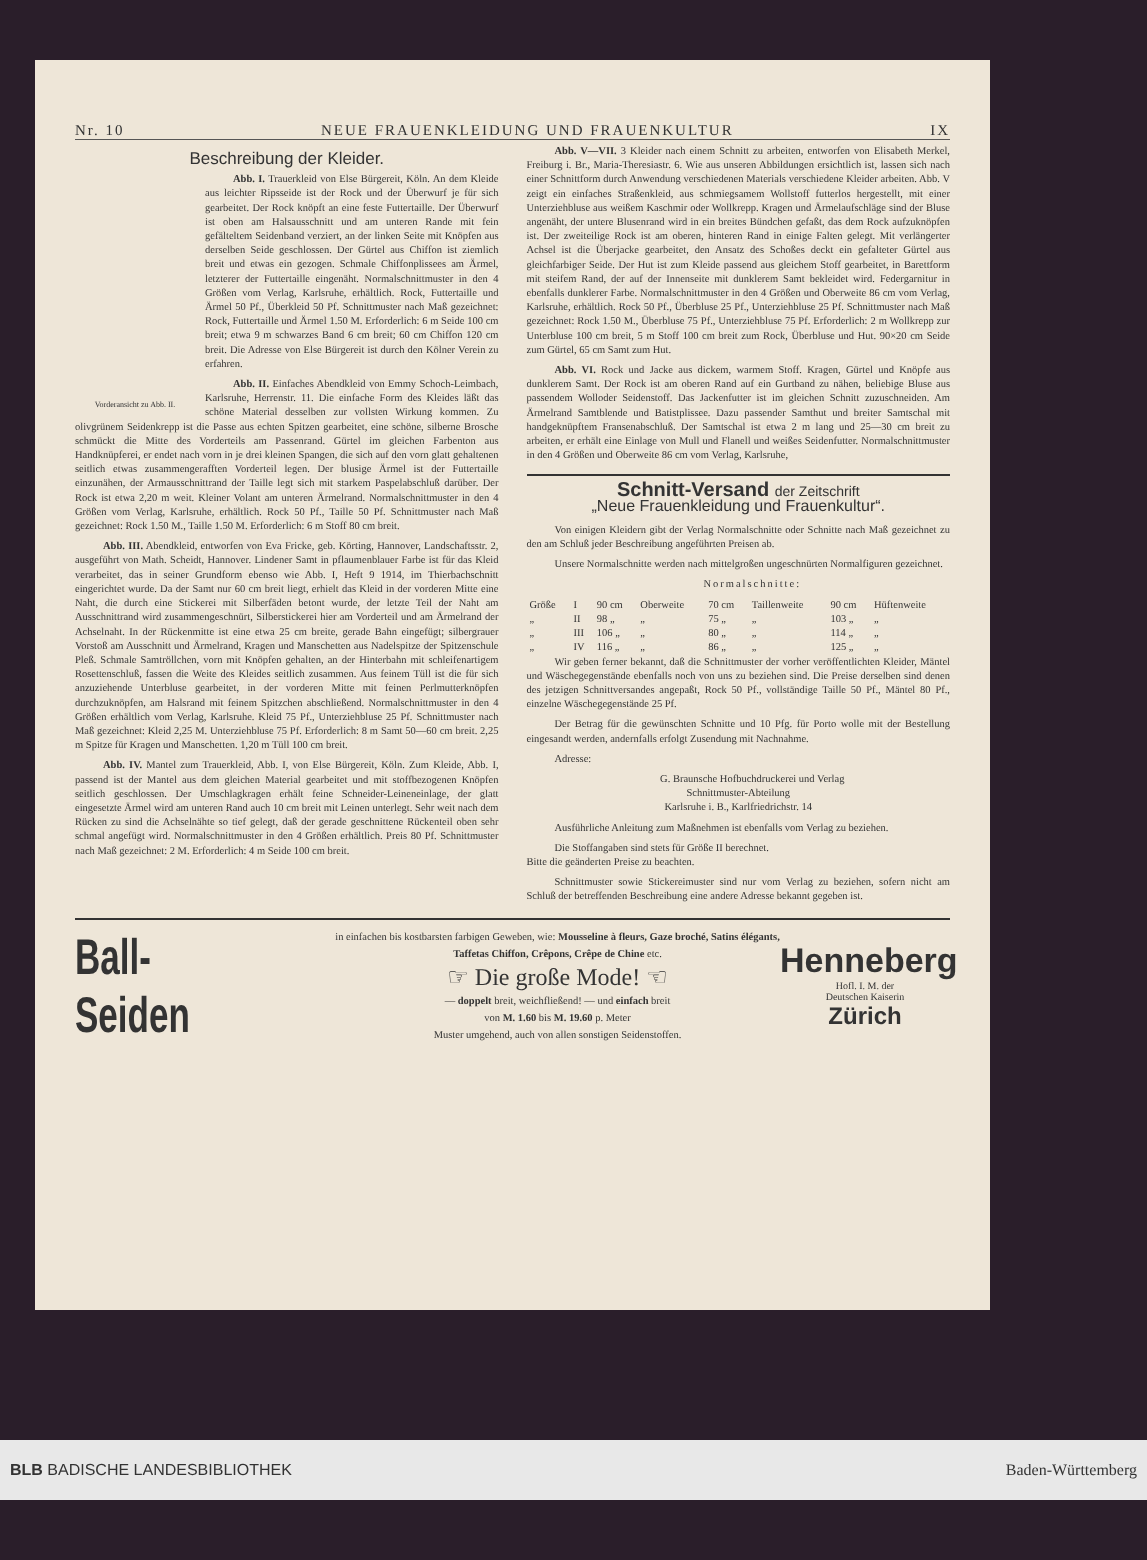Nr. 10 NEUE FRAUENKLEIDUNG UND FRAUENKULTUR IX
Beschreibung der Kleider.
Vorderansicht zu Abb. II.
Abb. I. Trauerkleid von Else Bürgereit, Köln. An dem Kleide aus leichter Ripsseide ist der Rock und der Überwurf je für sich gearbeitet. Der Rock knöpft an eine feste Futtertaille. Der Überwurf ist oben am Halsausschnitt und am unteren Rande mit fein gefälteltem Seidenband verziert, an der linken Seite mit Knöpfen aus derselben Seide geschlossen. Der Gürtel aus Chiffon ist ziemlich breit und etwas ein gezogen. Schmale Chiffonplissees am Ärmel, letzterer der Futtertaille eingenäht. Normalschnittmuster in den 4 Größen vom Verlag, Karlsruhe, erhältlich. Rock, Futtertaille und Ärmel 50 Pf., Überkleid 50 Pf. Schnittmuster nach Maß gezeichnet: Rock, Futtertaille und Ärmel 1.50 M. Erforderlich: 6 m Seide 100 cm breit; etwa 9 m schwarzes Band 6 cm breit; 60 cm Chiffon 120 cm breit. Die Adresse von Else Bürgereit ist durch den Kölner Verein zu erfahren.
Abb. II. Einfaches Abendkleid von Emmy Schoch-Leimbach, Karlsruhe, Herrenstr. 11. Die einfache Form des Kleides läßt das schöne Material desselben zur vollsten Wirkung kommen. Zu olivgrünem Seidenkrepp ist die Passe aus echten Spitzen gearbeitet, eine schöne, silberne Brosche schmückt die Mitte des Vorderteils am Passenrand. Gürtel im gleichen Farbenton aus Handknüpferei, er endet nach vorn in je drei kleinen Spangen, die sich auf den vorn glatt gehaltenen seitlich etwas zusammengerafften Vorderteil legen. Der blusige Ärmel ist der Futtertaille einzunähen, der Armausschnittrand der Taille legt sich mit starkem Paspelabschluß darüber. Der Rock ist etwa 2,20 m weit. Kleiner Volant am unteren Ärmelrand. Normalschnittmuster in den 4 Größen vom Verlag, Karlsruhe, erhältlich. Rock 50 Pf., Taille 50 Pf. Schnittmuster nach Maß gezeichnet: Rock 1.50 M., Taille 1.50 M. Erforderlich: 6 m Stoff 80 cm breit.
Abb. III. Abendkleid, entworfen von Eva Fricke, geb. Körting, Hannover, Landschaftsstr. 2, ausgeführt von Math. Scheidt, Hannover. Lindener Samt in pflaumenblauer Farbe ist für das Kleid verarbeitet, das in seiner Grundform ebenso wie Abb. I, Heft 9 1914, im Thierbachschnitt eingerichtet wurde. Da der Samt nur 60 cm breit liegt, erhielt das Kleid in der vorderen Mitte eine Naht, die durch eine Stickerei mit Silberfäden betont wurde, der letzte Teil der Naht am Ausschnittrand wird zusammengeschnürt, Silberstickerei hier am Vorderteil und am Ärmelrand der Achselnaht. In der Rückenmitte ist eine etwa 25 cm breite, gerade Bahn eingefügt; silbergrauer Vorstoß am Ausschnitt und Ärmelrand, Kragen und Manschetten aus Nadelspitze der Spitzenschule Pleß. Schmale Samtröllchen, vorn mit Knöpfen gehalten, an der Hinterbahn mit schleifenartigem Rosettenschluß, fassen die Weite des Kleides seitlich zusammen. Aus feinem Tüll ist die für sich anzuziehende Unterbluse gearbeitet, in der vorderen Mitte mit feinen Perlmutterknöpfen durchzuknöpfen, am Halsrand mit feinem Spitzchen abschließend. Normalschnittmuster in den 4 Größen erhältlich vom Verlag, Karlsruhe. Kleid 75 Pf., Unterziehbluse 25 Pf. Schnittmuster nach Maß gezeichnet: Kleid 2,25 M. Unterziehbluse 75 Pf. Erforderlich: 8 m Samt 50—60 cm breit. 2,25 m Spitze für Kragen und Manschetten. 1,20 m Tüll 100 cm breit.
Abb. IV. Mantel zum Trauerkleid, Abb. I, von Else Bürgereit, Köln. Zum Kleide, Abb. I, passend ist der Mantel aus dem gleichen Material gearbeitet und mit stoffbezogenen Knöpfen seitlich geschlossen. Der Umschlagkragen erhält feine Schneider-Leineneinlage, der glatt eingesetzte Ärmel wird am unteren Rand auch 10 cm breit mit Leinen unterlegt. Sehr weit nach dem Rücken zu sind die Achselnähte so tief gelegt, daß der gerade geschnittene Rückenteil oben sehr schmal angefügt wird. Normalschnittmuster in den 4 Größen erhältlich. Preis 80 Pf. Schnittmuster nach Maß gezeichnet: 2 M. Erforderlich: 4 m Seide 100 cm breit.
Abb. V—VII. 3 Kleider nach einem Schnitt zu arbeiten, entworfen von Elisabeth Merkel, Freiburg i. Br., Maria-Theresiastr. 6. Wie aus unseren Abbildungen ersichtlich ist, lassen sich nach einer Schnittform durch Anwendung verschiedenen Materials verschiedene Kleider arbeiten. Abb. V zeigt ein einfaches Straßenkleid, aus schmiegsamem Wollstoff futterlos hergestellt, mit einer Unterziehbluse aus weißem Kaschmir oder Wollkrepp. Kragen und Ärmelaufschläge sind der Bluse angenäht, der untere Blusenrand wird in ein breites Bündchen gefaßt, das dem Rock aufzuknöpfen ist. Der zweiteilige Rock ist am oberen, hinteren Rand in einige Falten gelegt. Mit verlängerter Achsel ist die Überjacke gearbeitet, den Ansatz des Schoßes deckt ein gefalteter Gürtel aus gleichfarbiger Seide. Der Hut ist zum Kleide passend aus gleichem Stoff gearbeitet, in Barettform mit steifem Rand, der auf der Innenseite mit dunklerem Samt bekleidet wird. Federgarnitur in ebenfalls dunklerer Farbe. Normalschnittmuster in den 4 Größen und Oberweite 86 cm vom Verlag, Karlsruhe, erhältlich. Rock 50 Pf., Überbluse 25 Pf., Unterziehbluse 25 Pf. Schnittmuster nach Maß gezeichnet: Rock 1.50 M., Überbluse 75 Pf., Unterziehbluse 75 Pf. Erforderlich: 2 m Wollkrepp zur Unterbluse 100 cm breit, 5 m Stoff 100 cm breit zum Rock, Überbluse und Hut. 90×20 cm Seide zum Gürtel, 65 cm Samt zum Hut.
Abb. VI. Rock und Jacke aus dickem, warmem Stoff. Kragen, Gürtel und Knöpfe aus dunklerem Samt. Der Rock ist am oberen Rand auf ein Gurtband zu nähen, beliebige Bluse aus passendem Wolloder Seidenstoff. Das Jackenfutter ist im gleichen Schnitt zuzuschneiden. Am Ärmelrand Samtblende und Batistplissee. Dazu passender Samthut und breiter Samtschal mit handgeknüpftem Fransenabschluß. Der Samtschal ist etwa 2 m lang und 25—30 cm breit zu arbeiten, er erhält eine Einlage von Mull und Flanell und weißes Seidenfutter. Normalschnittmuster in den 4 Größen und Oberweite 86 cm vom Verlag, Karlsruhe,
Schnitt-Versand der Zeitschrift
„Neue Frauenkleidung und Frauenkultur“.
Von einigen Kleidern gibt der Verlag Normalschnitte oder Schnitte nach Maß gezeichnet zu den am Schluß jeder Beschreibung angeführten Preisen ab.
Unsere Normalschnitte werden nach mittelgroßen ungeschnürten Normalfiguren gezeichnet.
Normalschnitte:
| Größe | I | 90 cm | Oberweite | 70 cm | Taillenweite | 90 cm | Hüftenweite |
| „ | II | 98 „ | „ | 75 „ | „ | 103 „ | „ |
| „ | III | 106 „ | „ | 80 „ | „ | 114 „ | „ |
| „ | IV | 116 „ | „ | 86 „ | „ | 125 „ | „ |
Wir geben ferner bekannt, daß die Schnittmuster der vorher veröffentlichten Kleider, Mäntel und Wäschegegenstände ebenfalls noch von uns zu beziehen sind. Die Preise derselben sind denen des jetzigen Schnittversandes angepaßt, Rock 50 Pf., vollständige Taille 50 Pf., Mäntel 80 Pf., einzelne Wäschegegenstände 25 Pf.
Der Betrag für die gewünschten Schnitte und 10 Pfg. für Porto wolle mit der Bestellung eingesandt werden, andernfalls erfolgt Zusendung mit Nachnahme.
Adresse:
G. Braunsche Hofbuchdruckerei und Verlag
Schnittmuster-Abteilung
Karlsruhe i. B., Karlfriedrichstr. 14
Ausführliche Anleitung zum Maßnehmen ist ebenfalls vom Verlag zu beziehen.
Die Stoffangaben sind stets für Größe II berechnet.
Bitte die geänderten Preise zu beachten.
Schnittmuster sowie Stickereimuster sind nur vom Verlag zu beziehen, sofern nicht am Schluß der betreffenden Beschreibung eine andere Adresse bekannt gegeben ist.
Ball-Seiden
in einfachen bis kostbarsten farbigen Geweben, wie: Mousseline à fleurs, Gaze broché, Satins élégants, Taffetas Chiffon, Crêpons, Crêpe de Chine etc.
☞ Die große Mode! ☜
— doppelt breit, weichfließend! — und einfach breit
von M. 1.60 bis M. 19.60 p. Meter
Muster umgehend, auch von allen sonstigen Seidenstoffen.
Henneberg
Hofl. I. M. der
Deutschen Kaiserin
Zürich
BLB BADISCHE LANDESBIBLIOTHEK Baden-Württemberg